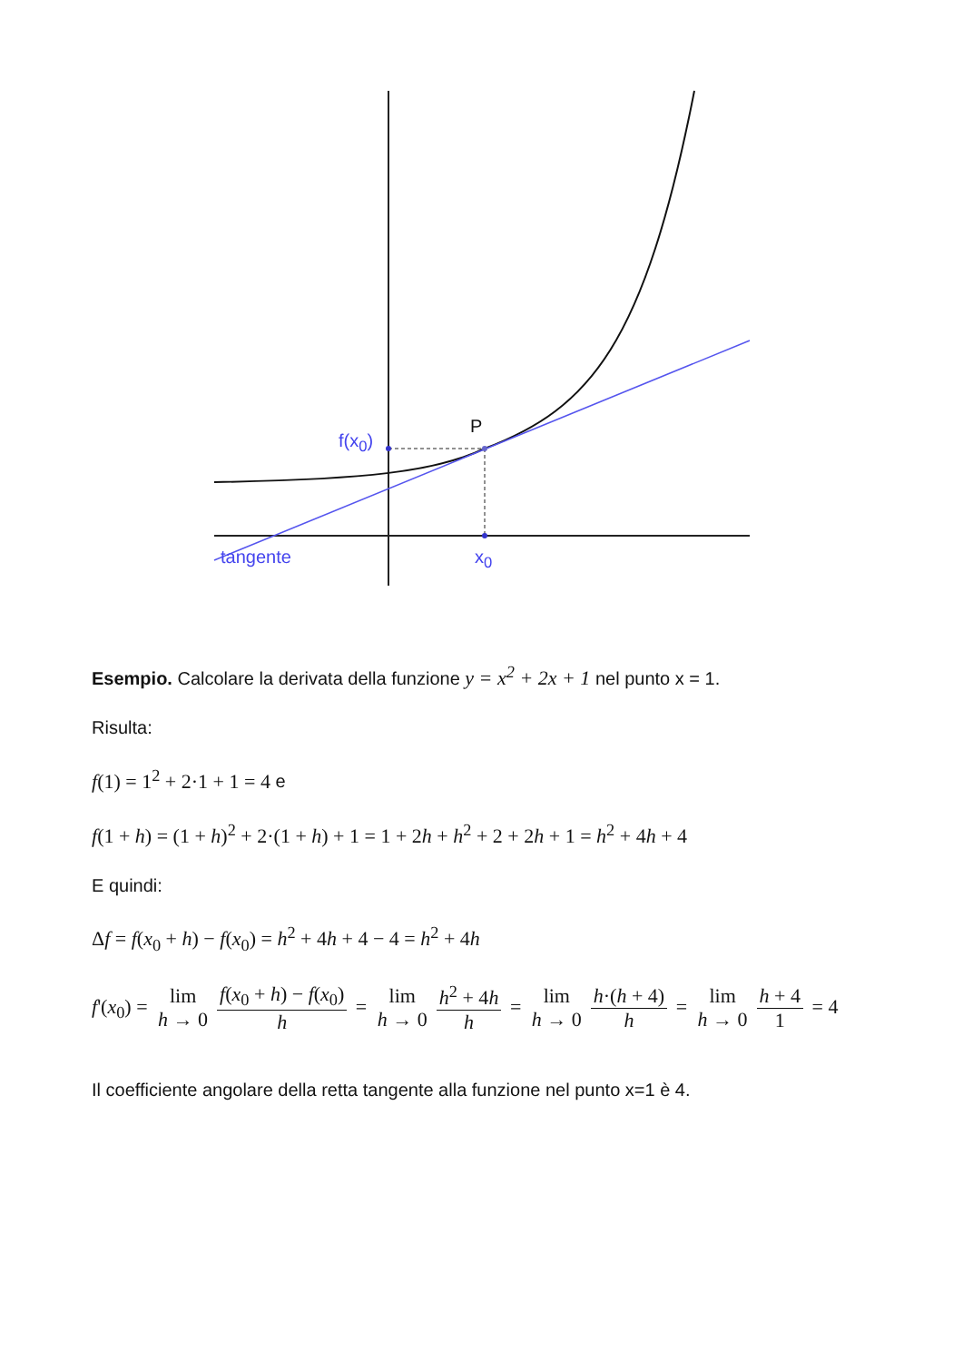P
f(x<sub>0</sub>)
tangente x<sub>0</sub>
Esempio. Calcolare la derivata della funzione y = x<sup>2</sup> + 2x + 1 nel punto x = 1.
Risulta:
f(1) = 1<sup>2</sup> + 2·1 + 1 = 4 e
f(1 + h) = (1 + h)<sup>2</sup> + 2·(1 + h) + 1 = 1 + 2h + h<sup>2</sup> + 2 + 2h + 1 = h<sup>2</sup> + 4h + 4
E quindi:
Δf = f(x<sub>0</sub> + h) − f(x<sub>0</sub>) = h<sup>2</sup> + 4h + 4 − 4 = h<sup>2</sup> + 4h
f'(x<sub>0</sub>) = lim h → 0 f(x<sub>0</sub> + h) − f(x<sub>0</sub>) h = lim h → 0 h<sup>2</sup> + 4h h = lim h → 0 h·(h + 4) h = lim h → 0 h + 4 1 = 4
Il coefficiente angolare della retta tangente alla funzione nel punto x=1 è 4.